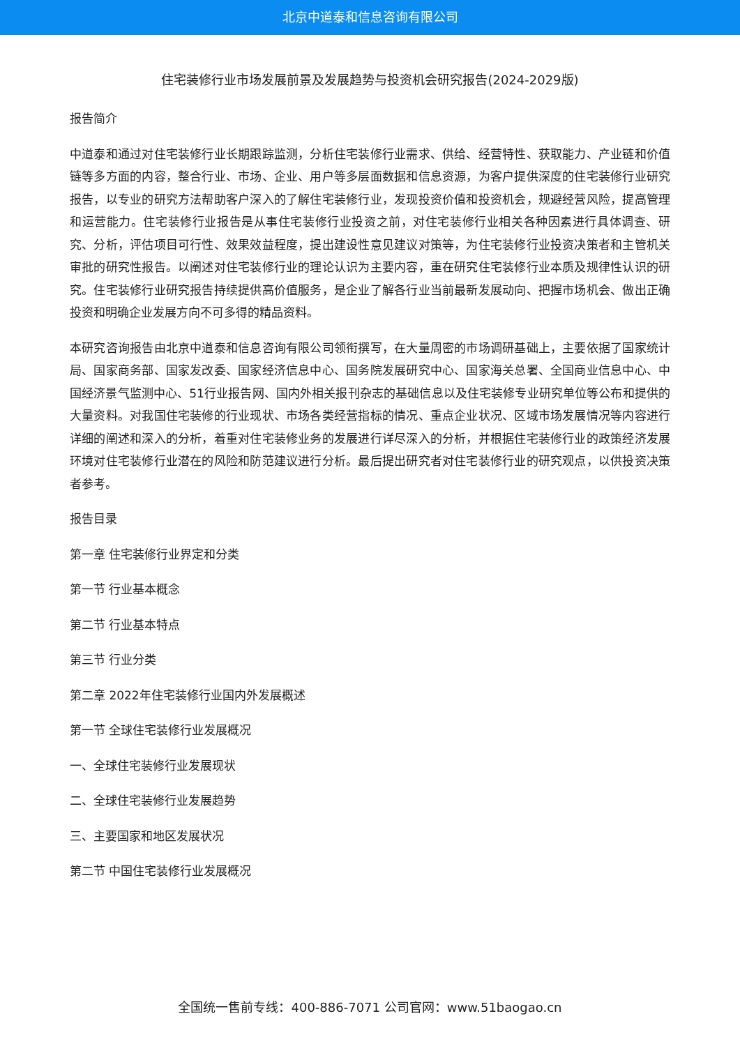北京中道泰和信息咨询有限公司
住宅装修行业市场发展前景及发展趋势与投资机会研究报告(2024-2029版)
报告简介
中道泰和通过对住宅装修行业长期跟踪监测，分析住宅装修行业需求、供给、经营特性、获取能力、产业链和价值链等多方面的内容，整合行业、市场、企业、用户等多层面数据和信息资源，为客户提供深度的住宅装修行业研究报告，以专业的研究方法帮助客户深入的了解住宅装修行业，发现投资价值和投资机会，规避经营风险，提高管理和运营能力。住宅装修行业报告是从事住宅装修行业投资之前，对住宅装修行业相关各种因素进行具体调查、研究、分析，评估项目可行性、效果效益程度，提出建设性意见建议对策等，为住宅装修行业投资决策者和主管机关审批的研究性报告。以阐述对住宅装修行业的理论认识为主要内容，重在研究住宅装修行业本质及规律性认识的研究。住宅装修行业研究报告持续提供高价值服务，是企业了解各行业当前最新发展动向、把握市场机会、做出正确投资和明确企业发展方向不可多得的精品资料。
本研究咨询报告由北京中道泰和信息咨询有限公司领衔撰写，在大量周密的市场调研基础上，主要依据了国家统计局、国家商务部、国家发改委、国家经济信息中心、国务院发展研究中心、国家海关总署、全国商业信息中心、中国经济景气监测中心、51行业报告网、国内外相关报刊杂志的基础信息以及住宅装修专业研究单位等公布和提供的大量资料。对我国住宅装修的行业现状、市场各类经营指标的情况、重点企业状况、区域市场发展情况等内容进行详细的阐述和深入的分析，着重对住宅装修业务的发展进行详尽深入的分析，并根据住宅装修行业的政策经济发展环境对住宅装修行业潜在的风险和防范建议进行分析。最后提出研究者对住宅装修行业的研究观点，以供投资决策者参考。
报告目录
第一章 住宅装修行业界定和分类
第一节 行业基本概念
第二节 行业基本特点
第三节 行业分类
第二章 2022年住宅装修行业国内外发展概述
第一节 全球住宅装修行业发展概况
一、全球住宅装修行业发展现状
二、全球住宅装修行业发展趋势
三、主要国家和地区发展状况
第二节 中国住宅装修行业发展概况
全国统一售前专线：400-886-7071 公司官网：www.51baogao.cn